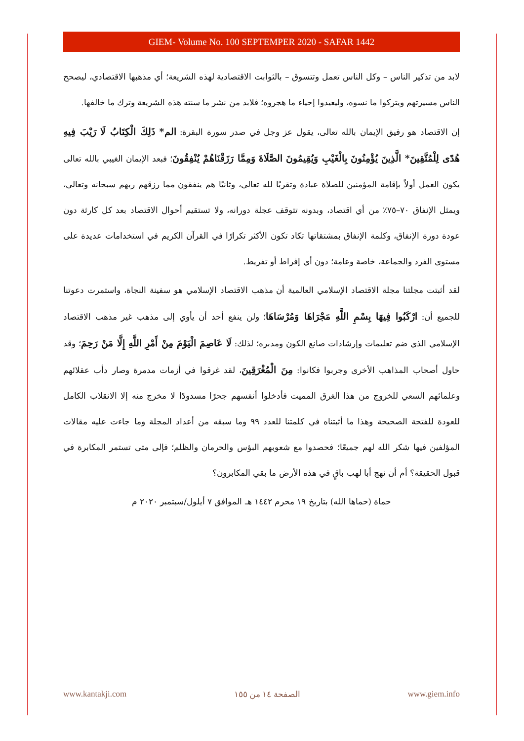GIEM- Volume No. 100 SEPTEMPER 2020 - SAFAR 1442
لابد من تذكير الناس – وكل الناس تعمل وتتسوق – بالثوابت الاقتصادية لهذه الشريعة؛ أي مذهبها الاقتصادي، ليصحح الناس مسيرتهم ويتركوا ما نسوه، وليعيدوا إحياء ما هجروه؛ فلابد من نشر ما سنته هذه الشريعة وترك ما خالفها.
إن الاقتصاد هو رفيق الإيمان بالله تعالى، يقول عز وجل في صدر سورة البقرة: الم* ذَلِكَ الْكِتَابُ لَا رَيْبَ فِيهِ هُدًى لِلْمُتَّقِينَ* الَّذِينَ يُؤْمِنُونَ بِالْغَيْبِ وَيُقِيمُونَ الصَّلَاةَ وَمِمَّا رَزَقْنَاهُمْ يُنْفِقُونَ؛ فبعد الإيمان الغيبي بالله تعالى يكون العمل أولاً بإقامة المؤمنين للصلاة عبادة وتقربًا لله تعالى، وثانيًا هم ينفقون مما رزقهم ربهم سبحانه وتعالى، ويمثل الإنفاق ٧٠–٧٥٪ من أي اقتصاد، وبدونه تتوقف عجلة دورانه، ولا تستقيم أحوال الاقتصاد بعد كل كارثة دون عودة دورة الإنفاق، وكلمة الإنفاق بمشتقاتها تكاد تكون الأكثر تكرارًا في القرآن الكريم في استخدامات عديدة على مستوى الفرد والجماعة، خاصة وعامة؛ دون أي إفراط أو تفريط.
لقد أثبتت مجلتنا مجلة الاقتصاد الإسلامي العالمية أن مذهب الاقتصاد الإسلامي هو سفينة النجاة، واستمرت دعوتنا للجميع أن: ارْكَبُوا فِيهَا بِسْمِ اللَّهِ مَجْرَاهَا وَمُرْسَاهَا؛ ولن ينفع أحد أن يأوي إلى مذهب غير مذهب الاقتصاد الإسلامي الذي ضم تعليمات وإرشادات صانع الكون ومدبره؛ لذلك: لَا عَاصِمَ الْيَوْمَ مِنْ أَمْرِ اللَّهِ إِلَّا مَنْ رَحِمَ؛ وقد حاول أصحاب المذاهب الأخرى وجربوا فكانوا: مِنَ الْمُغْرَقِينَ، لقد غرقوا في أزمات مدمرة وصار دأب عقلائهم وعلمائهم السعي للخروج من هذا الغرق المميت فأدخلوا أنفسهم جحرًا مسدودًا لا مخرج منه إلا الانقلاب الكامل للعودة للفتحة الصحيحة وهذا ما أثبتناه في كلمتنا للعدد ٩٩ وما سبقه من أعداد المجلة وما جاءت عليه مقالات المؤلفين فيها شكر الله لهم جميعًا؛ فحصدوا مع شعوبهم البؤس والحرمان والظلم؛ فإلى متى تستمر المكابرة في قبول الحقيقة؟ أم أن نهج أبا لهب باقٍ في هذه الأرض ما بقي المكابرون؟
حماة (حماها الله) بتاريخ ١٩ محرم ١٤٤٢ هـ الموافق ٧ أيلول/سبتمبر ٢٠٢٠ م
www.kantakji.com الصفحة ١٤ من ١٥٥ www.giem.info